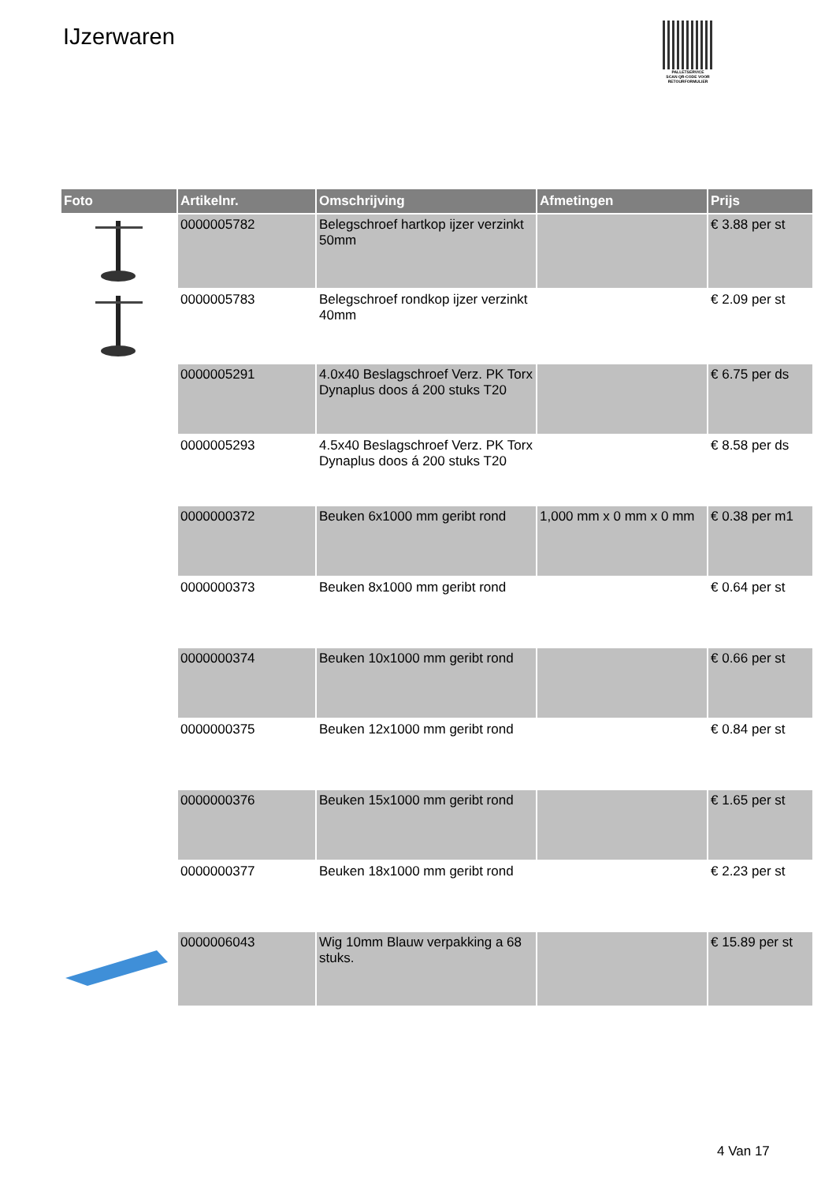IJzerwaren
PALLETSERVICE
SCAN QR-CODE VOOR RETOURFORMULIER
| Foto | Artikelnr. | Omschrijving | Afmetingen | Prijs |
| --- | --- | --- | --- | --- |
| | 0000005782 | Belegschroef hartkop ijzer verzinkt 50mm | | € 3.88 per st |
| | 0000005783 | Belegschroef rondkop ijzer verzinkt 40mm | | € 2.09 per st |
| | 0000005291 | 4.0x40 Beslagschroef Verz. PK Torx Dynaplus doos á 200 stuks T20 | | € 6.75 per ds |
| | 0000005293 | 4.5x40 Beslagschroef Verz. PK Torx Dynaplus doos á 200 stuks T20 | | € 8.58 per ds |
| | 0000000372 | Beuken 6x1000 mm geribt rond | 1,000 mm x 0 mm x 0 mm | € 0.38 per m1 |
| | 0000000373 | Beuken 8x1000 mm geribt rond | | € 0.64 per st |
| | 0000000374 | Beuken 10x1000 mm geribt rond | | € 0.66 per st |
| | 0000000375 | Beuken 12x1000 mm geribt rond | | € 0.84 per st |
| | 0000000376 | Beuken 15x1000 mm geribt rond | | € 1.65 per st |
| | 0000000377 | Beuken 18x1000 mm geribt rond | | € 2.23 per st |
| | 0000006043 | Wig 10mm Blauw verpakking a 68 stuks. | | € 15.89 per st |
4 Van 17